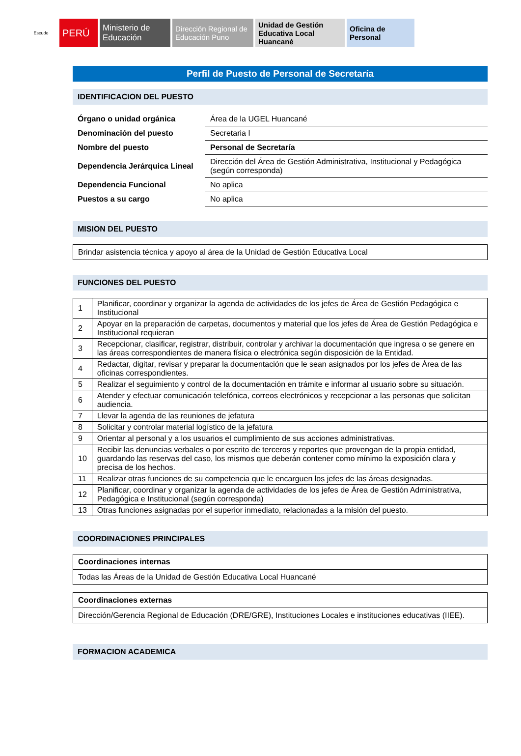Escudo
PERÚ
Ministerio de Educación
Dirección Regional de Educación Puno
Unidad de Gestión Educativa Local Huancané
Oficina de Personal
Perfil de Puesto de Personal de Secretaría
IDENTIFICACION DEL PUESTO
| Órgano o unidad orgánica | Área de la UGEL Huancané |
| Denominación del puesto | Secretaria I |
| Nombre del puesto | Personal de Secretaría |
| Dependencia Jerárquica Lineal | Dirección del Área de Gestión Administrativa, Institucional y Pedagógica (según corresponda) |
| Dependencia Funcional | No aplica |
| Puestos a su cargo | No aplica |
MISION DEL PUESTO
| Brindar asistencia técnica y apoyo al área de la Unidad de Gestión Educativa Local |
FUNCIONES DEL PUESTO
| 1 | Planificar, coordinar y organizar la agenda de actividades de los jefes de Área de Gestión Pedagógica e Institucional |
| 2 | Apoyar en la preparación de carpetas, documentos y material que los jefes de Área de Gestión Pedagógica e Institucional requieran |
| 3 | Recepcionar, clasificar, registrar, distribuir, controlar y archivar la documentación que ingresa o se genere en las áreas correspondientes de manera física o electrónica según disposición de la Entidad. |
| 4 | Redactar, digitar, revisar y preparar la documentación que le sean asignados por los jefes de Área de las oficinas correspondientes. |
| 5 | Realizar el seguimiento y control de la documentación en trámite e informar al usuario sobre su situación. |
| 6 | Atender y efectuar comunicación telefónica, correos electrónicos y recepcionar a las personas que solicitan audiencia. |
| 7 | Llevar la agenda de las reuniones de jefatura |
| 8 | Solicitar y controlar material logístico de la jefatura |
| 9 | Orientar al personal y a los usuarios el cumplimiento de sus acciones administrativas. |
| 10 | Recibir las denuncias verbales o por escrito de terceros y reportes que provengan de la propia entidad, guardando las reservas del caso, los mismos que deberán contener como mínimo la exposición clara y precisa de los hechos. |
| 11 | Realizar otras funciones de su competencia que le encarguen los jefes de las áreas designadas. |
| 12 | Planificar, coordinar y organizar la agenda de actividades de los jefes de Área de Gestión Administrativa, Pedagógica e Institucional (según corresponda) |
| 13 | Otras funciones asignadas por el superior inmediato, relacionadas a la misión del puesto. |
COORDINACIONES PRINCIPALES
| Coordinaciones internas |
| Todas las Áreas de la Unidad de Gestión Educativa Local Huancané |
| Coordinaciones externas |
| Dirección/Gerencia Regional de Educación (DRE/GRE), Instituciones Locales e instituciones educativas (IIEE). |
FORMACION ACADEMICA